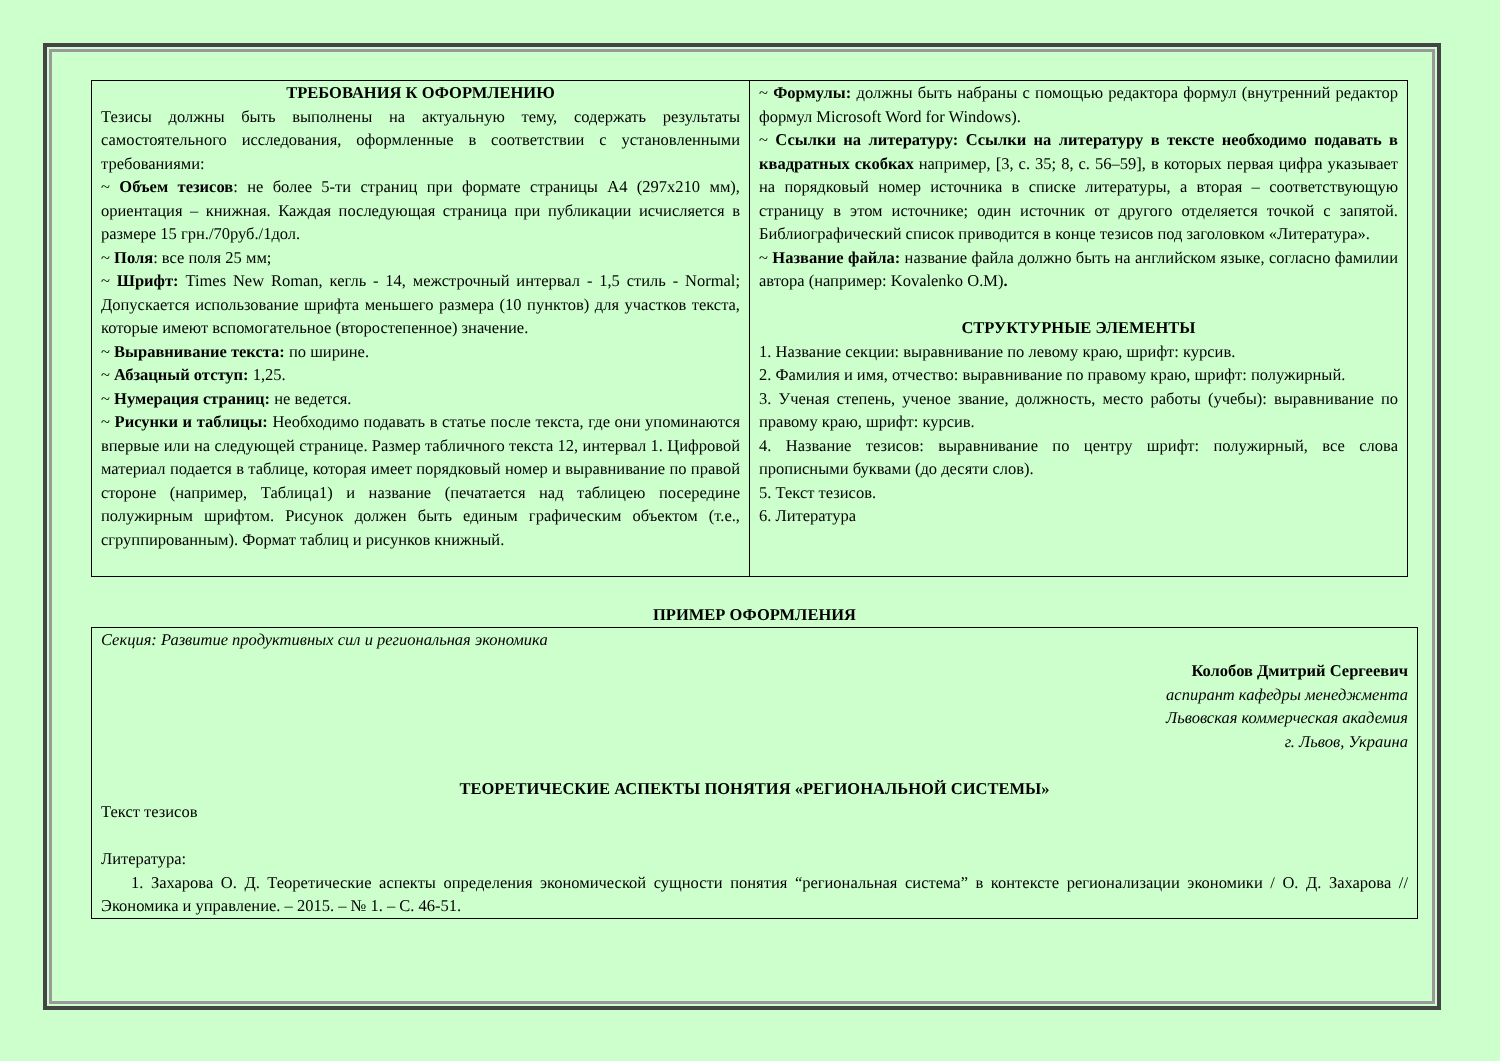| ТРЕБОВАНИЯ К ОФОРМЛЕНИЮ Тезисы должны быть выполнены на актуальную тему, содержать результаты самостоятельного исследования, оформленные в соответствии с установленными требованиями: ~ Объем тезисов : не более 5-ти страниц при формате страницы А4 (297х210 мм), ориентация – книжная. Каждая последующая страница при публикации исчисляется в размере 15 грн./70руб./1дол. ~ Поля : все поля 25 мм; ~ Шрифт: Times New Roman, кегль - 14, межстрочный интервал - 1,5 стиль - Normal; Допускается использование шрифта меньшего размера (10 пунктов) для участков текста, которые имеют вспомогательное (второстепенное) значение. ~ Выравнивание текста: по ширине. ~ Абзацный отступ: 1,25. ~ Нумерация страниц: не ведется. ~ Рисунки и таблицы: Необходимо подавать в статье после текста, где они упоминаются впервые или на следующей странице. Размер табличного текста 12, интервал 1. Цифровой материал подается в таблице, которая имеет порядковый номер и выравнивание по правой стороне (например, Таблица1) и название (печатается над таблицею посередине полужирным шрифтом. Рисунок должен быть единым графическим объектом (т.е., сгруппированным). Формат таблиц и рисунков книжный. | ~ Формулы: должны быть набраны с помощью редактора формул (внутренний редактор формул Microsoft Word for Windows). ~ Ссылки на литературу: Ссылки на литературу в тексте необходимо подавать в квадратных скобках например, [3, с. 35; 8, с. 56–59], в которых первая цифра указывает на порядковый номер источника в списке литературы, а вторая – соответствующую страницу в этом источнике; один источник от другого отделяется точкой с запятой. Библиографический список приводится в конце тезисов под заголовком «Литература». ~ Название файла: название файла должно быть на английском языке, согласно фамилии автора (например: Kovalenko O.M) . СТРУКТУРНЫЕ ЭЛЕМЕНТЫ 1. Название секции: выравнивание по левому краю, шрифт: курсив. 2. Фамилия и имя, отчество: выравнивание по правому краю, шрифт: полужирный. 3. Ученая степень, ученое звание, должность, место работы (учебы): выравнивание по правому краю, шрифт: курсив. 4. Название тезисов: выравнивание по центру шрифт: полужирный, все слова прописными буквами (до десяти слов). 5. Текст тезисов. 6. Литература |
ПРИМЕР ОФОРМЛЕНИЯ
Секция: Развитие продуктивных сил и региональная экономика
Колобов Дмитрий Сергеевич
аспирант кафедры менеджмента
Львовская коммерческая академия
г. Львов, Украина
ТЕОРЕТИЧЕСКИЕ АСПЕКТЫ ПОНЯТИЯ «РЕГИОНАЛЬНОЙ СИСТЕМЫ»
Текст тезисов
Литература:
1. Захарова О. Д. Теоретические аспекты определения экономической сущности понятия “региональная система” в контексте регионализации экономики / О. Д. Захарова // Экономика и управление. – 2015. – № 1. – С. 46-51.